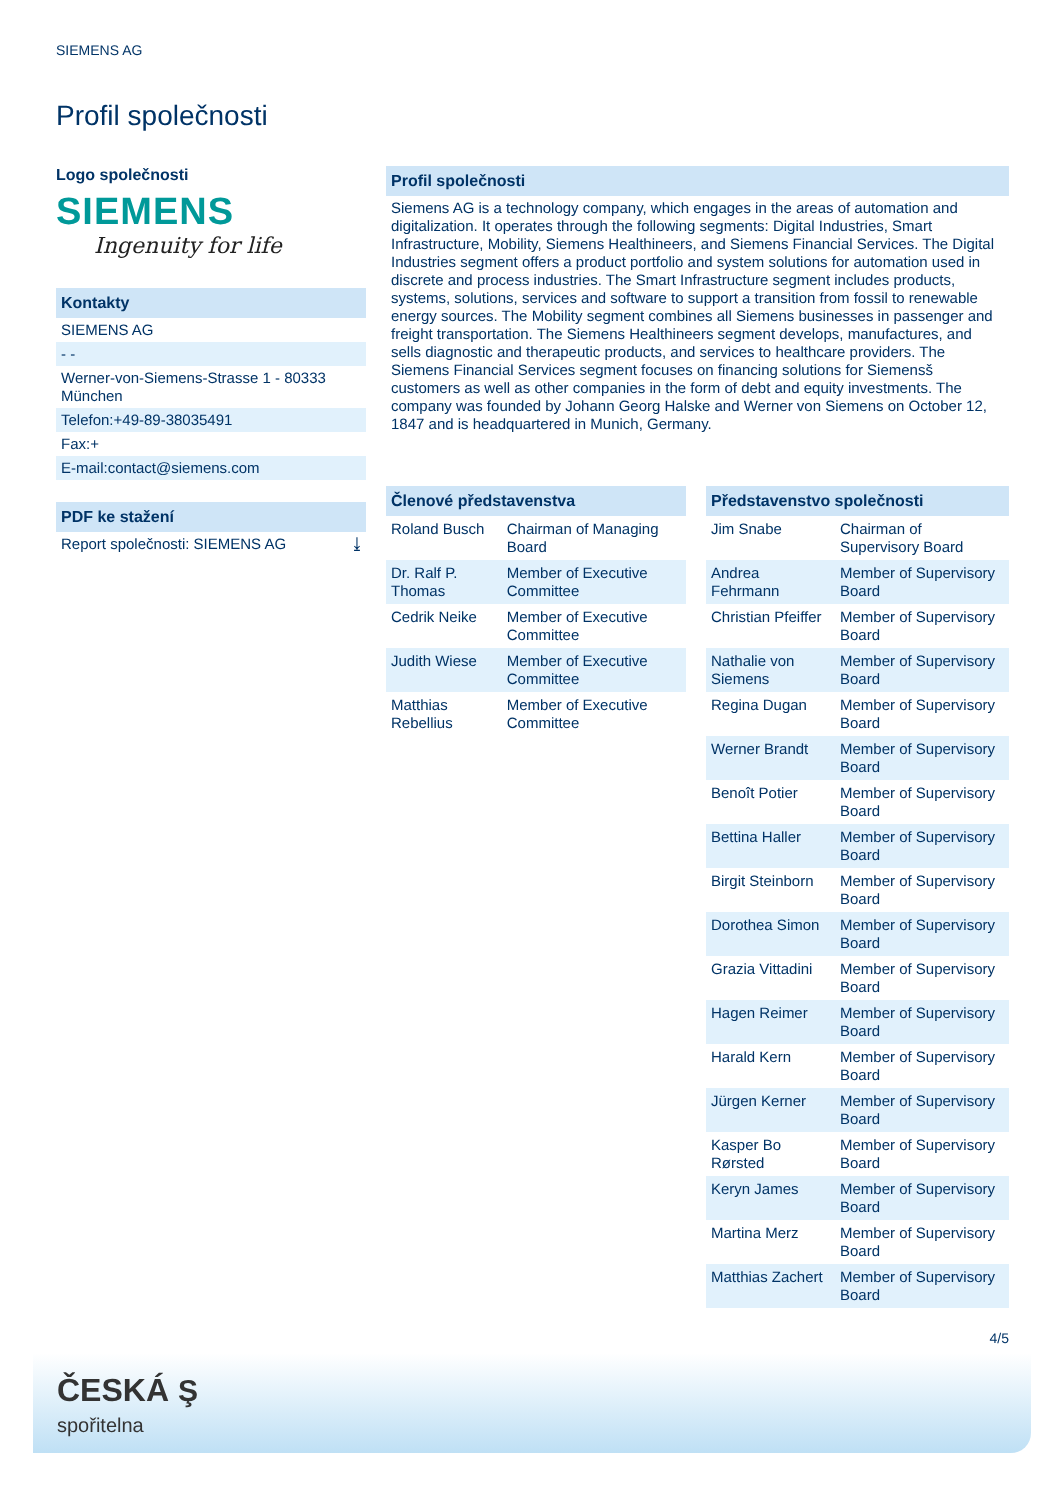SIEMENS AG
Profil společnosti
Logo společnosti
SIEMENS
Ingenuity for life
Kontakty
SIEMENS AG
- -
Werner-von-Siemens-Strasse 1 - 80333 München
Telefon:+49-89-38035491
Fax:+
E-mail:contact@siemens.com
PDF ke stažení
Report společnosti: SIEMENS AG ⤓
Profil společnosti
Siemens AG is a technology company, which engages in the areas of automation and digitalization. It operates through the following segments: Digital Industries, Smart Infrastructure, Mobility, Siemens Healthineers, and Siemens Financial Services. The Digital Industries segment offers a product portfolio and system solutions for automation used in discrete and process industries. The Smart Infrastructure segment includes products, systems, solutions, services and software to support a transition from fossil to renewable energy sources. The Mobility segment combines all Siemens businesses in passenger and freight transportation. The Siemens Healthineers segment develops, manufactures, and sells diagnostic and therapeutic products, and services to healthcare providers. The Siemens Financial Services segment focuses on financing solutions for Siemensš customers as well as other companies in the form of debt and equity investments. The company was founded by Johann Georg Halske and Werner von Siemens on October 12, 1847 and is headquartered in Munich, Germany.
Členové představenstva
| Roland Busch | Chairman of Managing Board |
| Dr. Ralf P. Thomas | Member of Executive Committee |
| Cedrik Neike | Member of Executive Committee |
| Judith Wiese | Member of Executive Committee |
| Matthias Rebellius | Member of Executive Committee |
Představenstvo společnosti
| Jim Snabe | Chairman of Supervisory Board |
| Andrea Fehrmann | Member of Supervisory Board |
| Christian Pfeiffer | Member of Supervisory Board |
| Nathalie von Siemens | Member of Supervisory Board |
| Regina Dugan | Member of Supervisory Board |
| Werner Brandt | Member of Supervisory Board |
| Benoît Potier | Member of Supervisory Board |
| Bettina Haller | Member of Supervisory Board |
| Birgit Steinborn | Member of Supervisory Board |
| Dorothea Simon | Member of Supervisory Board |
| Grazia Vittadini | Member of Supervisory Board |
| Hagen Reimer | Member of Supervisory Board |
| Harald Kern | Member of Supervisory Board |
| Jürgen Kerner | Member of Supervisory Board |
| Kasper Bo Rørsted | Member of Supervisory Board |
| Keryn James | Member of Supervisory Board |
| Martina Merz | Member of Supervisory Board |
| Matthias Zachert | Member of Supervisory Board |
4/5
ČESKÁ Ş
spořitelna